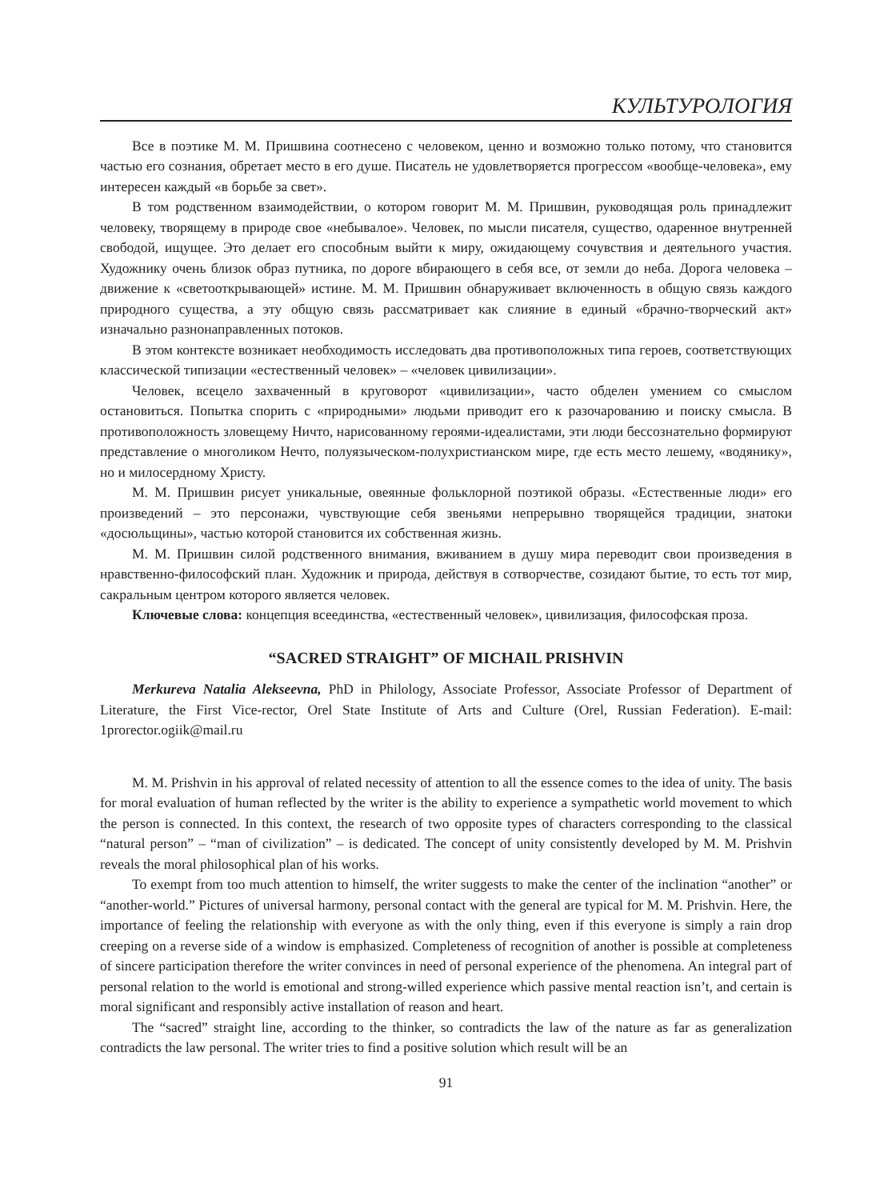КУЛЬТУРОЛОГИЯ
Все в поэтике М. М. Пришвина соотнесено с человеком, ценно и возможно только потому, что становится частью его сознания, обретает место в его душе. Писатель не удовлетворяется прогрессом «вообще-человека», ему интересен каждый «в борьбе за свет».
В том родственном взаимодействии, о котором говорит М. М. Пришвин, руководящая роль принадлежит человеку, творящему в природе свое «небывалое». Человек, по мысли писателя, существо, одаренное внутренней свободой, ищущее. Это делает его способным выйти к миру, ожидающему сочувствия и деятельного участия. Художнику очень близок образ путника, по дороге вбирающего в себя все, от земли до неба. Дорога человека – движение к «светооткрывающей» истине. М. М. Пришвин обнаруживает включенность в общую связь каждого природного существа, а эту общую связь рассматривает как слияние в единый «брачно-творческий акт» изначально разнонаправленных потоков.
В этом контексте возникает необходимость исследовать два противоположных типа героев, соответствующих классической типизации «естественный человек» – «человек цивилизации».
Человек, всецело захваченный в круговорот «цивилизации», часто обделен умением со смыслом остановиться. Попытка спорить с «природными» людьми приводит его к разочарованию и поиску смысла. В противоположность зловещему Ничто, нарисованному героями-идеалистами, эти люди бессознательно формируют представление о многоликом Нечто, полуязыческом-полухристианском мире, где есть место лешему, «водянику», но и милосердному Христу.
М. М. Пришвин рисует уникальные, овеянные фольклорной поэтикой образы. «Естественные люди» его произведений – это персонажи, чувствующие себя звеньями непрерывно творящейся традиции, знатоки «досюльщины», частью которой становится их собственная жизнь.
М. М. Пришвин силой родственного внимания, вживанием в душу мира переводит свои произведения в нравственно-философский план. Художник и природа, действуя в сотворчестве, созидают бытие, то есть тот мир, сакральным центром которого является человек.
Ключевые слова: концепция всеединства, «естественный человек», цивилизация, философская проза.
“SACRED STRAIGHT” OF MICHAIL PRISHVIN
Merkureva Natalia Alekseevna, PhD in Philology, Associate Professor, Associate Professor of Department of Literature, the First Vice-rector, Orel State Institute of Arts and Culture (Orel, Russian Federation). E-mail: 1prorector.ogiik@mail.ru
M. M. Prishvin in his approval of related necessity of attention to all the essence comes to the idea of unity. The basis for moral evaluation of human reflected by the writer is the ability to experience a sympathetic world movement to which the person is connected. In this context, the research of two opposite types of characters corresponding to the classical “natural person” – “man of civilization” – is dedicated. The concept of unity consistently developed by M. M. Prishvin reveals the moral philosophical plan of his works.
To exempt from too much attention to himself, the writer suggests to make the center of the inclination “another” or “another-world.” Pictures of universal harmony, personal contact with the general are typical for M. M. Prishvin. Here, the importance of feeling the relationship with everyone as with the only thing, even if this everyone is simply a rain drop creeping on a reverse side of a window is emphasized. Completeness of recognition of another is possible at completeness of sincere participation therefore the writer convinces in need of personal experience of the phenomena. An integral part of personal relation to the world is emotional and strong-willed experience which passive mental reaction isn’t, and certain is moral significant and responsibly active installation of reason and heart.
The “sacred” straight line, according to the thinker, so contradicts the law of the nature as far as generalization contradicts the law personal. The writer tries to find a positive solution which result will be an
91